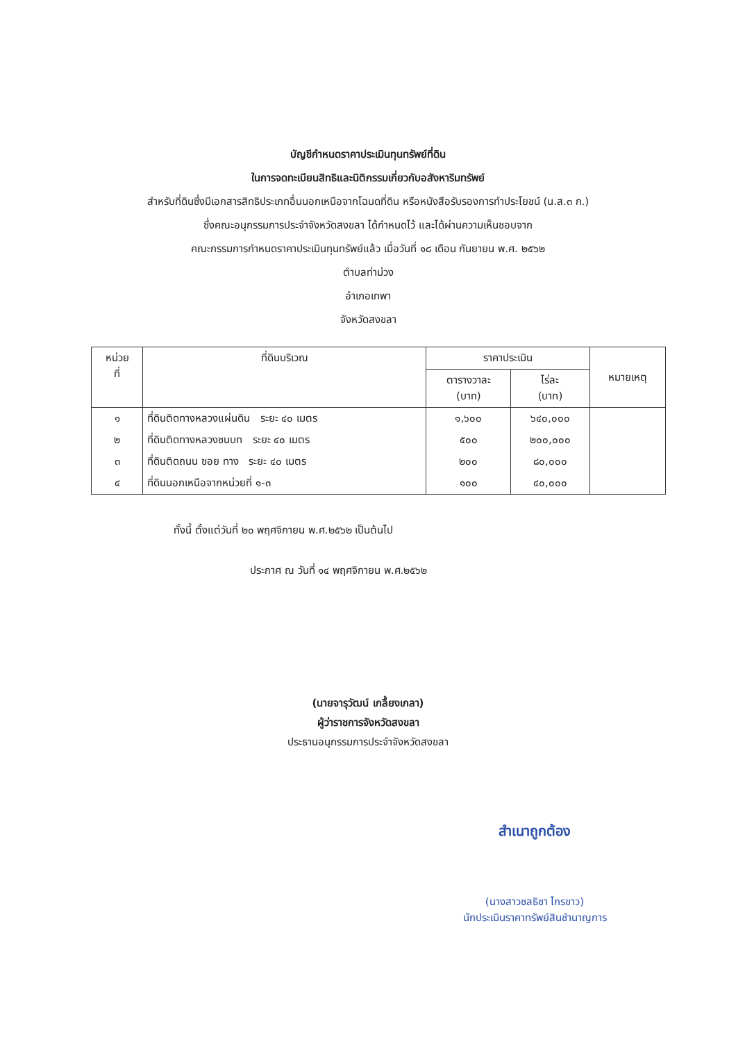บัญชีกำหนดราคาประเมินทุนทรัพย์ที่ดิน
ในการจดทะเบียนสิทธิและนิติกรรมเกี่ยวกับอสังหาริมทรัพย์
สำหรับที่ดินซึ่งมีเอกสารสิทธิประเภทอื่นนอกเหนือจากโฉนดที่ดิน หรือหนังสือรับรองการทำประโยชน์ (น.ส.๓ ก.)
ซึ่งคณะอนุกรรมการประจำจังหวัดสงขลา ได้กำหนดไว้ และได้ผ่านความเห็นชอบจาก
คณะกรรมการกำหนดราคาประเมินทุนทรัพย์แล้ว เมื่อวันที่ ๑๘ เดือน กันยายน พ.ศ. ๒๕๖๒
ตำบลท่าม่วง
อำเภอเทพา
จังหวัดสงขลา
| หน่วย ที่ | ที่ดินบริเวณ | ราคาประเมิน | | หมายเหตุ |
| --- | --- | --- | --- | --- |
| | | ตารางวาละ (บาท) | ไร่ละ (บาท) | |
| ๑ | ที่ดินติดทางหลวงแผ่นดิน ระยะ ๔๐ เมตร | ๑,๖๐๐ | ๖๔๐,๐๐๐ | |
| ๒ | ที่ดินติดทางหลวงชนบท ระยะ ๔๐ เมตร | ๕๐๐ | ๒๐๐,๐๐๐ | |
| ๓ | ที่ดินติดถนน ซอย ทาง ระยะ ๔๐ เมตร | ๒๐๐ | ๘๐,๐๐๐ | |
| ๔ | ที่ดินนอกเหนือจากหน่วยที่ ๑-๓ | ๑๐๐ | ๔๐,๐๐๐ | |
ทั้งนี้ ตั้งแต่วันที่ ๒๐ พฤศจิกายน พ.ศ.๒๕๖๒ เป็นต้นไป
ประกาศ ณ วันที่ ๑๔ พฤศจิกายน พ.ศ.๒๕๖๒
(นายจารุวัฒน์ เกลื้ยงเกลา)
ผู้ว่าราชการจังหวัดสงขลา
ประธานอนุกรรมการประจำจังหวัดสงขลา
สำเนาถูกต้อง
(นางสาวชลธิชา ไกรขาว)
นักประเมินราคาทรัพย์สินชำนาญการ